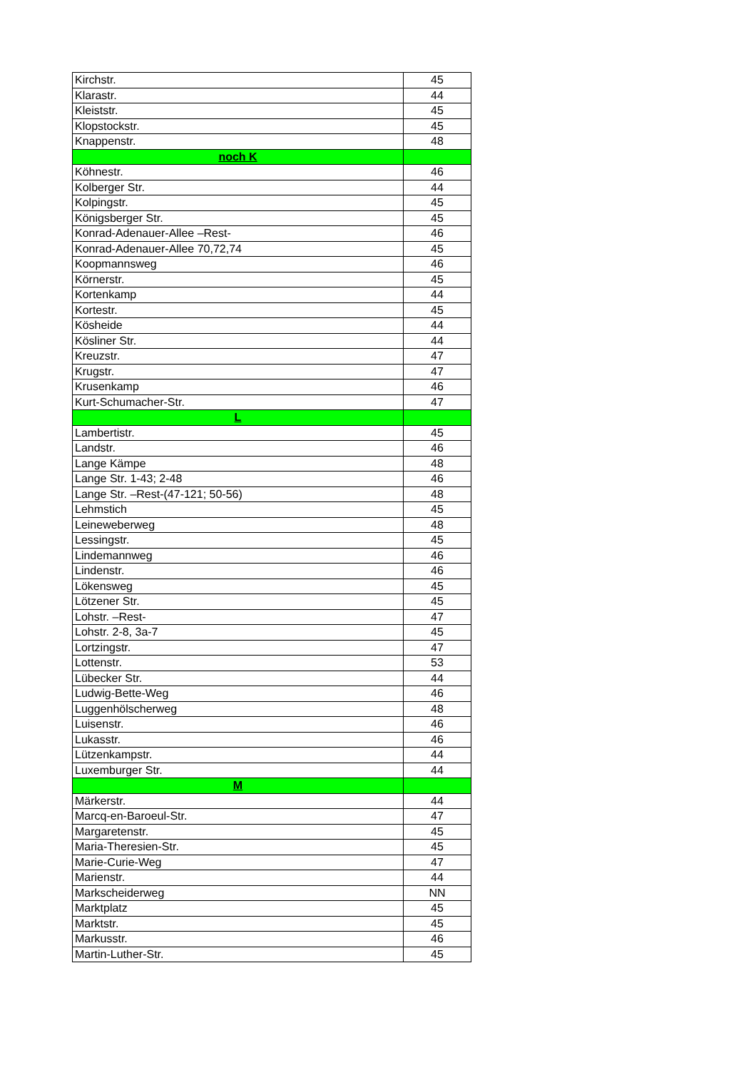| Kirchstr. | 45 |
| Klarastr. | 44 |
| Kleiststr. | 45 |
| Klopstockstr. | 45 |
| Knappenstr. | 48 |
| noch K | |
| Köhnestr. | 46 |
| Kolberger Str. | 44 |
| Kolpingstr. | 45 |
| Königsberger Str. | 45 |
| Konrad-Adenauer-Allee –Rest- | 46 |
| Konrad-Adenauer-Allee 70,72,74 | 45 |
| Koopmannsweg | 46 |
| Körnerstr. | 45 |
| Kortenkamp | 44 |
| Kortestr. | 45 |
| Kösheide | 44 |
| Kösliner Str. | 44 |
| Kreuzstr. | 47 |
| Krugstr. | 47 |
| Krusenkamp | 46 |
| Kurt-Schumacher-Str. | 47 |
| L | |
| Lambertistr. | 45 |
| Landstr. | 46 |
| Lange Kämpe | 48 |
| Lange Str. 1-43; 2-48 | 46 |
| Lange Str. –Rest-(47-121; 50-56) | 48 |
| Lehmstich | 45 |
| Leineweberweg | 48 |
| Lessingstr. | 45 |
| Lindemannweg | 46 |
| Lindenstr. | 46 |
| Lökensweg | 45 |
| Lötzener Str. | 45 |
| Lohstr. –Rest- | 47 |
| Lohstr. 2-8, 3a-7 | 45 |
| Lortzingstr. | 47 |
| Lottenstr. | 53 |
| Lübecker Str. | 44 |
| Ludwig-Bette-Weg | 46 |
| Luggenhölscherweg | 48 |
| Luisenstr. | 46 |
| Lukasstr. | 46 |
| Lützenkampstr. | 44 |
| Luxemburger Str. | 44 |
| M | |
| Märkerstr. | 44 |
| Marcq-en-Baroeul-Str. | 47 |
| Margaretenstr. | 45 |
| Maria-Theresien-Str. | 45 |
| Marie-Curie-Weg | 47 |
| Marienstr. | 44 |
| Markscheiderweg | NN |
| Marktplatz | 45 |
| Marktstr. | 45 |
| Markusstr. | 46 |
| Martin-Luther-Str. | 45 |